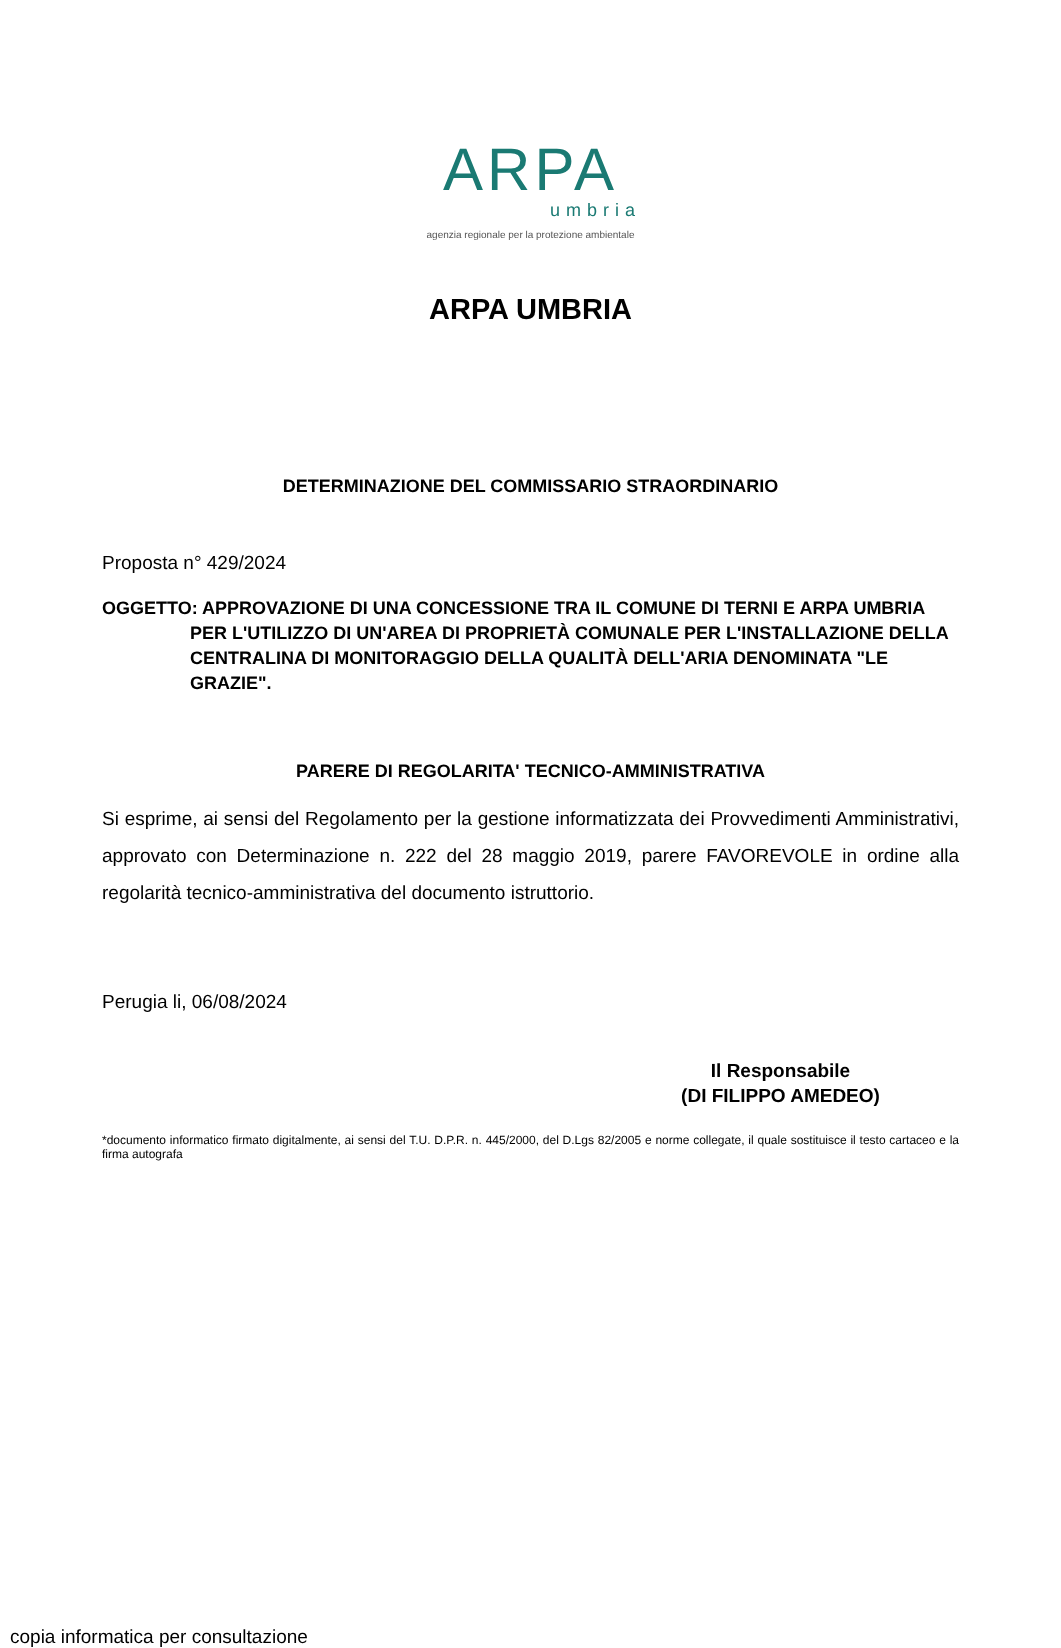ARPA
umbria
agenzia regionale per la protezione ambientale
ARPA UMBRIA
DETERMINAZIONE DEL COMMISSARIO STRAORDINARIO
Proposta n° 429/2024
OGGETTO: APPROVAZIONE DI UNA CONCESSIONE TRA IL COMUNE DI TERNI E ARPA UMBRIA PER L'UTILIZZO DI UN'AREA DI PROPRIETÀ COMUNALE PER L'INSTALLAZIONE DELLA CENTRALINA DI MONITORAGGIO DELLA QUALITÀ DELL'ARIA DENOMINATA "LE GRAZIE".
PARERE DI REGOLARITA' TECNICO-AMMINISTRATIVA
Si esprime, ai sensi del Regolamento per la gestione informatizzata dei Provvedimenti Amministrativi, approvato con Determinazione n. 222 del 28 maggio 2019, parere FAVOREVOLE in ordine alla regolarità tecnico-amministrativa del documento istruttorio.
Perugia li, 06/08/2024
Il Responsabile
(DI FILIPPO AMEDEO)
*documento informatico firmato digitalmente, ai sensi del T.U. D.P.R. n. 445/2000, del D.Lgs 82/2005 e norme collegate, il quale sostituisce il testo cartaceo e la firma autografa
copia informatica per consultazione